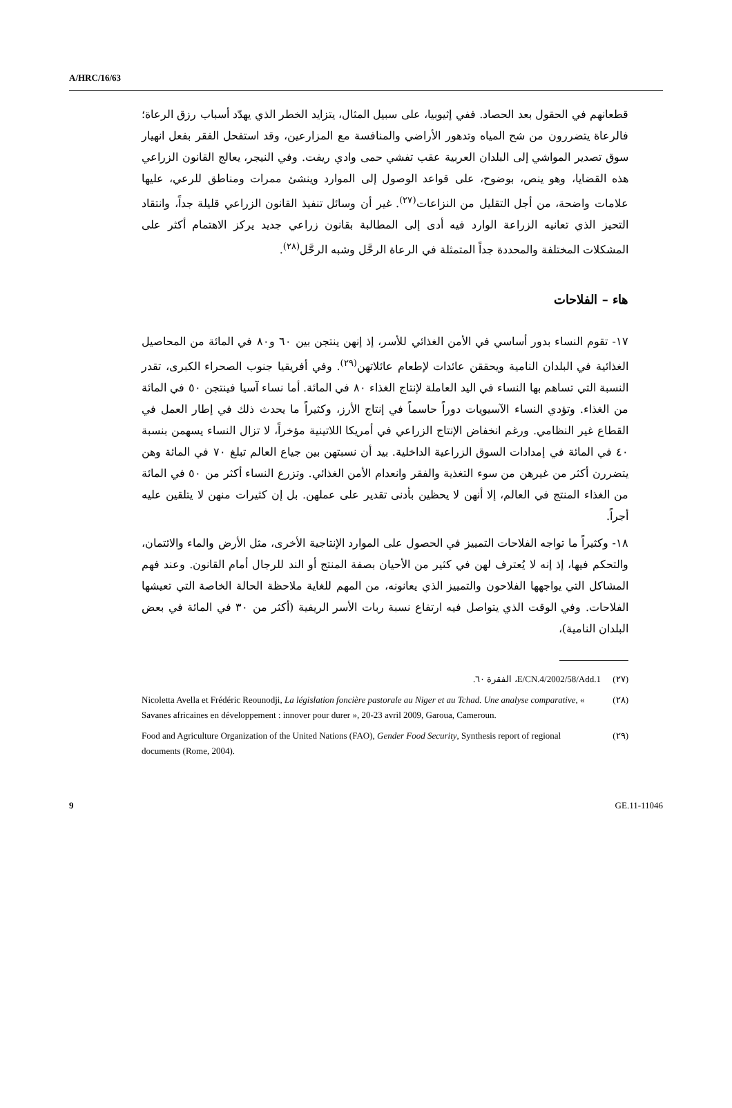A/HRC/16/63
قطعانهم في الحقول بعد الحصاد. ففي إثيوبيا، على سبيل المثال، يتزايد الخطر الذي يهدّد أسباب رزق الرعاة؛ فالرعاة يتضررون من شح المياه وتدهور الأراضي والمنافسة مع المزارعين، وقد استفحل الفقر بفعل انهيار سوق تصدير المواشي إلى البلدان العربية عقب تفشي حمى وادي ريفت. وفي النيجر، يعالج القانون الزراعي هذه القضايا، وهو ينص، بوضوح، على قواعد الوصول إلى الموارد وينشئ ممرات ومناطق للرعي، عليها علامات واضحة، من أجل التقليل من النزاعات<sup>(٢٧)</sup>. غير أن وسائل تنفيذ القانون الزراعي قليلة جداً، وانتقاد التحيز الذي تعانيه الزراعة الوارد فيه أدى إلى المطالبة بقانون زراعي جديد يركز الاهتمام أكثر على المشكلات المختلفة والمحددة جداً المتمثلة في الرعاة الرحَّل وشبه الرحَّل<sup>(٢٨)</sup>.
هاء – الفلاحات
١٧- تقوم النساء بدور أساسي في الأمن الغذائي للأسر، إذ إنهن ينتجن بين ٦٠ و٨٠ في المائة من المحاصيل الغذائية في البلدان النامية ويحققن عائدات لإطعام عائلاتهن<sup>(٢٩)</sup>. وفي أفريقيا جنوب الصحراء الكبرى، تقدر النسبة التي تساهم بها النساء في اليد العاملة لإنتاج الغذاء ٨٠ في المائة. أما نساء آسيا فينتجن ٥٠ في المائة من الغذاء. وتؤدي النساء الآسيويات دوراً حاسماً في إنتاج الأرز، وكثيراً ما يحدث ذلك في إطار العمل في القطاع غير النظامي. ورغم انخفاض الإنتاج الزراعي في أمريكا اللاتينية مؤخراً، لا تزال النساء يسهمن بنسبة ٤٠ في المائة في إمدادات السوق الزراعية الداخلية. بيد أن نسبتهن بين جياع العالم تبلغ ٧٠ في المائة وهن يتضررن أكثر من غيرهن من سوء التغذية والفقر وانعدام الأمن الغذائي. وتزرع النساء أكثر من ٥٠ في المائة من الغذاء المنتج في العالم، إلا أنهن لا يحظين بأدنى تقدير على عملهن. بل إن كثيرات منهن لا يتلقين عليه أجراً.
١٨- وكثيراً ما تواجه الفلاحات التمييز في الحصول على الموارد الإنتاجية الأخرى، مثل الأرض والماء والائتمان، والتحكم فيها، إذ إنه لا يُعترف لهن في كثير من الأحيان بصفة المنتج أو الند للرجال أمام القانون. وعند فهم المشاكل التي يواجهها الفلاحون والتمييز الذي يعانونه، من المهم للغاية ملاحظة الحالة الخاصة التي تعيشها الفلاحات. وفي الوقت الذي يتواصل فيه ارتفاع نسبة ربات الأسر الريفية (أكثر من ٣٠ في المائة في بعض البلدان النامية)،
(٢٧) E/CN.4/2002/58/Add.1، الفقرة ٦٠.
(٢٨) Nicoletta Avella et Frédéric Reounodji, La législation foncière pastorale au Niger et au Tchad. Une analyse comparative, « Savanes africaines en développement : innover pour durer », 20-23 avril 2009, Garoua, Cameroun.
(٢٩) Food and Agriculture Organization of the United Nations (FAO), Gender Food Security, Synthesis report of regional documents (Rome, 2004).
9 GE.11-11046